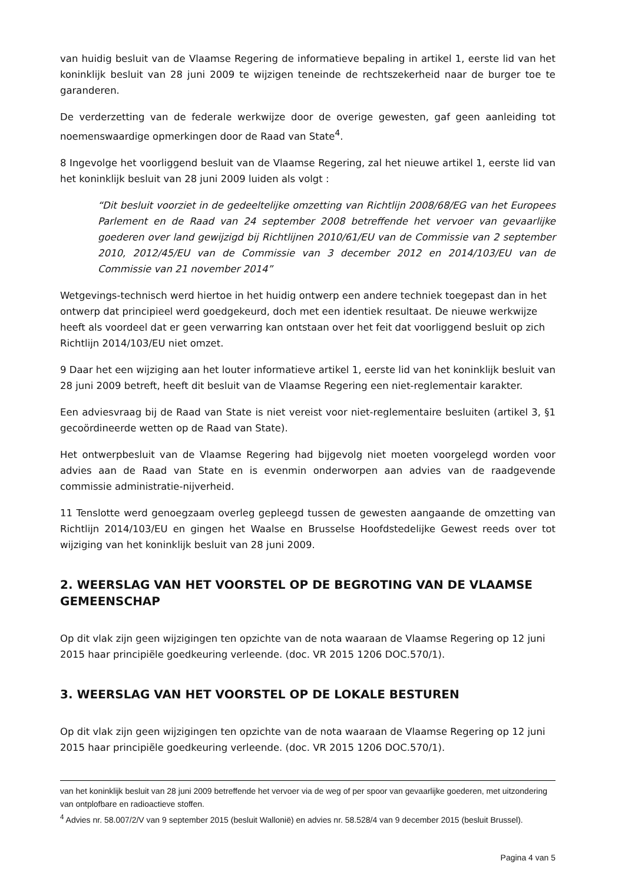van huidig besluit van de Vlaamse Regering de informatieve bepaling in artikel 1, eerste lid van het koninklijk besluit van 28 juni 2009 te wijzigen teneinde de rechtszekerheid naar de burger toe te garanderen.
De verderzetting van de federale werkwijze door de overige gewesten, gaf geen aanleiding tot noemenswaardige opmerkingen door de Raad van State<sup>4</sup>.
8 Ingevolge het voorliggend besluit van de Vlaamse Regering, zal het nieuwe artikel 1, eerste lid van het koninklijk besluit van 28 juni 2009 luiden als volgt :
“Dit besluit voorziet in de gedeeltelijke omzetting van Richtlijn 2008/68/EG van het Europees Parlement en de Raad van 24 september 2008 betreffende het vervoer van gevaarlijke goederen over land gewijzigd bij Richtlijnen 2010/61/EU van de Commissie van 2 september 2010, 2012/45/EU van de Commissie van 3 december 2012 en 2014/103/EU van de Commissie van 21 november 2014”
Wetgevings-technisch werd hiertoe in het huidig ontwerp een andere techniek toegepast dan in het ontwerp dat principieel werd goedgekeurd, doch met een identiek resultaat. De nieuwe werkwijze heeft als voordeel dat er geen verwarring kan ontstaan over het feit dat voorliggend besluit op zich Richtlijn 2014/103/EU niet omzet.
9 Daar het een wijziging aan het louter informatieve artikel 1, eerste lid van het koninklijk besluit van 28 juni 2009 betreft, heeft dit besluit van de Vlaamse Regering een niet-reglementair karakter.
Een adviesvraag bij de Raad van State is niet vereist voor niet-reglementaire besluiten (artikel 3, §1 gecoördineerde wetten op de Raad van State).
Het ontwerpbesluit van de Vlaamse Regering had bijgevolg niet moeten voorgelegd worden voor advies aan de Raad van State en is evenmin onderworpen aan advies van de raadgevende commissie administratie-nijverheid.
11 Tenslotte werd genoegzaam overleg gepleegd tussen de gewesten aangaande de omzetting van Richtlijn 2014/103/EU en gingen het Waalse en Brusselse Hoofdstedelijke Gewest reeds over tot wijziging van het koninklijk besluit van 28 juni 2009.
2. WEERSLAG VAN HET VOORSTEL OP DE BEGROTING VAN DE VLAAMSE GEMEENSCHAP
Op dit vlak zijn geen wijzigingen ten opzichte van de nota waaraan de Vlaamse Regering op 12 juni 2015 haar principiële goedkeuring verleende. (doc. VR 2015 1206 DOC.570/1).
3. WEERSLAG VAN HET VOORSTEL OP DE LOKALE BESTUREN
Op dit vlak zijn geen wijzigingen ten opzichte van de nota waaraan de Vlaamse Regering op 12 juni 2015 haar principiële goedkeuring verleende. (doc. VR 2015 1206 DOC.570/1).
van het koninklijk besluit van 28 juni 2009 betreffende het vervoer via de weg of per spoor van gevaarlijke goederen, met uitzondering van ontplofbare en radioactieve stoffen.
<sup>4</sup> Advies nr. 58.007/2/V van 9 september 2015 (besluit Wallonië) en advies nr. 58.528/4 van 9 december 2015 (besluit Brussel).
Pagina 4 van 5